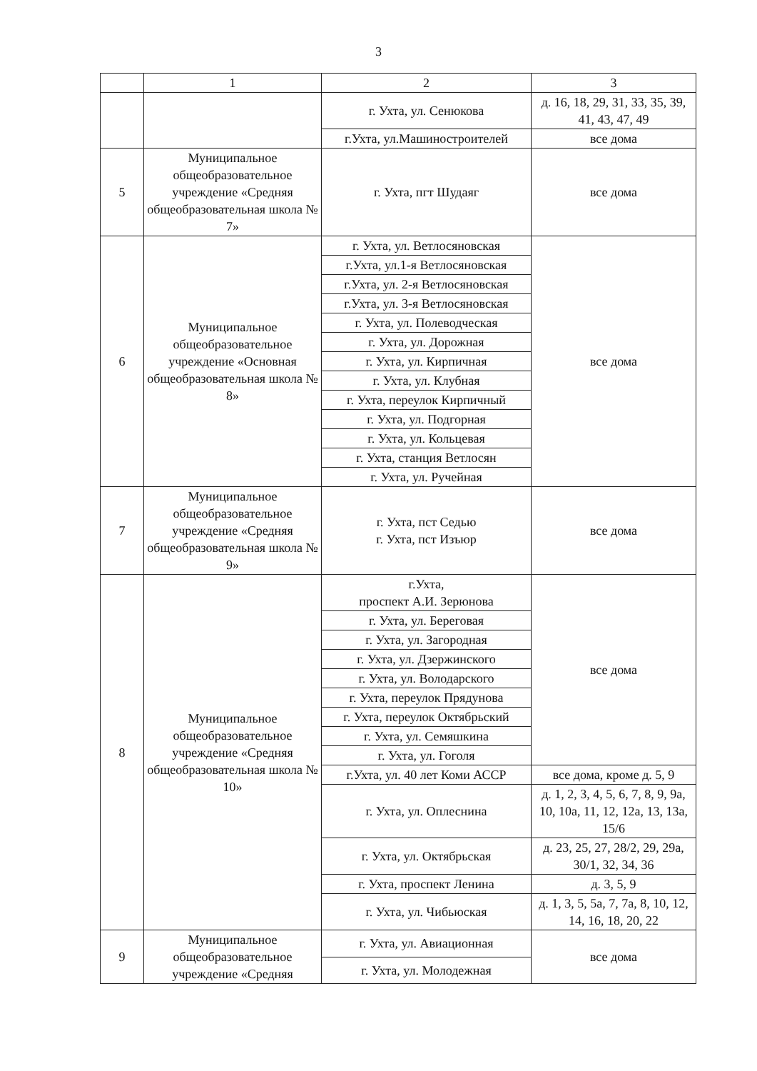3
| | 1 | 2 | 3 |
| | | г. Ухта, ул. Сенюкова | д. 16, 18, 29, 31, 33, 35, 39, 41, 43, 47, 49 |
| | | г.Ухта, ул.Машиностроителей | все дома |
| 5 | Муниципальное общеобразовательное учреждение «Средняя общеобразовательная школа № 7» | г. Ухта, пгт Шудаяг | все дома |
| 6 | Муниципальное общеобразовательное учреждение «Основная общеобразовательная школа № 8» | г. Ухта, ул. Ветлосяновская | все дома |
| | | г.Ухта, ул.1-я Ветлосяновская | |
| | | г.Ухта, ул. 2-я Ветлосяновская | |
| | | г.Ухта, ул. 3-я Ветлосяновская | |
| | | г. Ухта, ул. Полеводческая | |
| | | г. Ухта, ул. Дорожная | |
| | | г. Ухта, ул. Кирпичная | |
| | | г. Ухта, ул. Клубная | |
| | | г. Ухта, переулок Кирпичный | |
| | | г. Ухта, ул. Подгорная | |
| | | г. Ухта, ул. Кольцевая | |
| | | г. Ухта, станция Ветлосян | |
| | | г. Ухта, ул. Ручейная | |
| 7 | Муниципальное общеобразовательное учреждение «Средняя общеобразовательная школа № 9» | г. Ухта, пст Седью г. Ухта, пст Изъюр | все дома |
| 8 | Муниципальное общеобразовательное учреждение «Средняя общеобразовательная школа № 10» | г.Ухта, проспект А.И. Зерюнова | все дома |
| | | г. Ухта, ул. Береговая | |
| | | г. Ухта, ул. Загородная | |
| | | г. Ухта, ул. Дзержинского | |
| | | г. Ухта, ул. Володарского | |
| | | г. Ухта, переулок Прядунова | |
| | | г. Ухта, переулок Октябрьский | |
| | | г. Ухта, ул. Семяшкина | |
| | | г. Ухта, ул. Гоголя | |
| | | г.Ухта, ул. 40 лет Коми АССР | все дома, кроме д. 5, 9 |
| | | г. Ухта, ул. Оплеснина | д. 1, 2, 3, 4, 5, 6, 7, 8, 9, 9а, 10, 10а, 11, 12, 12а, 13, 13а, 15/6 |
| | | г. Ухта, ул. Октябрьская | д. 23, 25, 27, 28/2, 29, 29а, 30/1, 32, 34, 36 |
| | | г. Ухта, проспект Ленина | д. 3, 5, 9 |
| | | г. Ухта, ул. Чибьюская | д. 1, 3, 5, 5а, 7, 7а, 8, 10, 12, 14, 16, 18, 20, 22 |
| 9 | Муниципальное общеобразовательное учреждение «Средняя | г. Ухта, ул. Авиационная | все дома |
| | | г. Ухта, ул. Молодежная | |